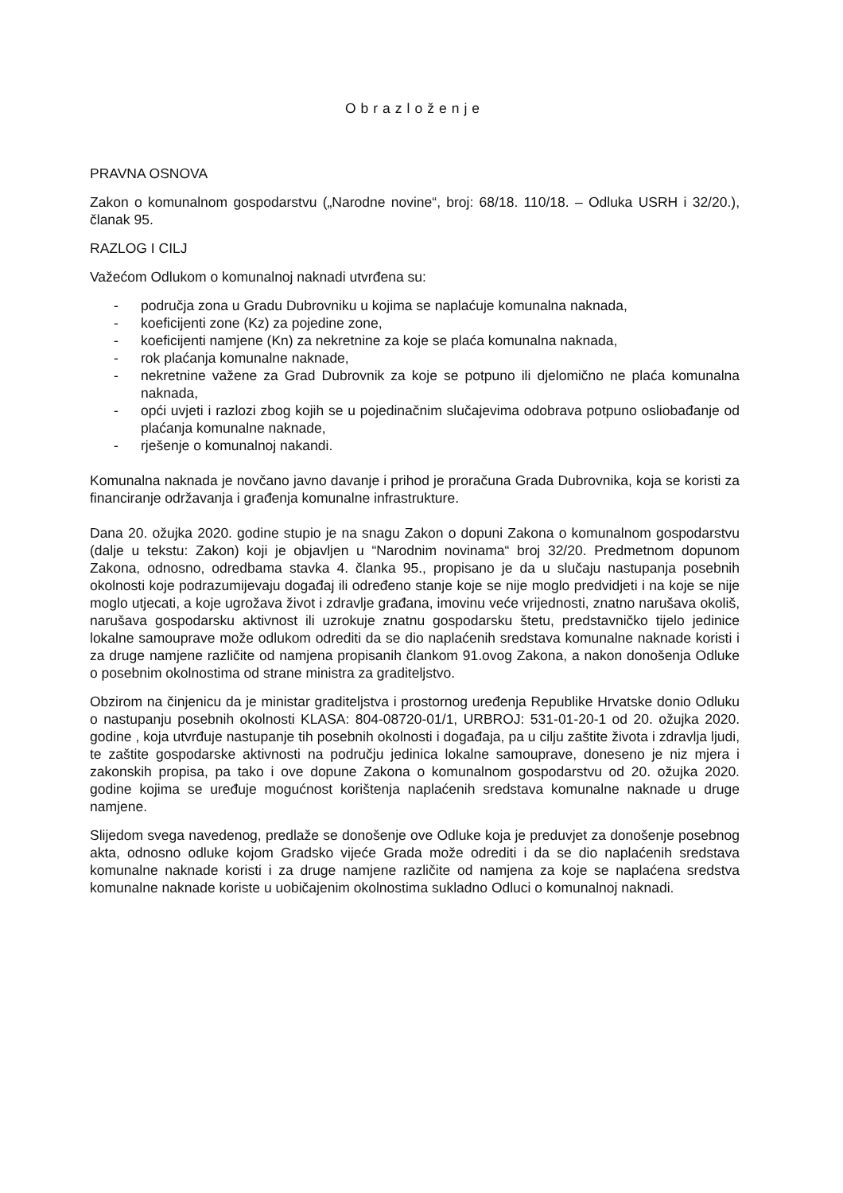Obrazloženje
PRAVNA OSNOVA
Zakon o komunalnom gospodarstvu („Narodne novine“, broj: 68/18. 110/18. – Odluka USRH i 32/20.), članak 95.
RAZLOG I CILJ
Važećom Odlukom o komunalnoj naknadi utvrđena su:
- područja zona u Gradu Dubrovniku u kojima se naplaćuje komunalna naknada,
- koeficijenti zone (Kz) za pojedine zone,
- koeficijenti namjene (Kn) za nekretnine za koje se plaća komunalna naknada,
- rok plaćanja komunalne naknade,
- nekretnine važene za Grad Dubrovnik za koje se potpuno ili djelomično ne plaća komunalna naknada,
- opći uvjeti i razlozi zbog kojih se u pojedinačnim slučajevima odobrava potpuno osliobađanje od plaćanja komunalne naknade,
- rješenje o komunalnoj nakandi.
Komunalna naknada je novčano javno davanje i prihod je proračuna Grada Dubrovnika, koja se koristi za financiranje održavanja i građenja komunalne infrastrukture.
Dana 20. ožujka 2020. godine stupio je na snagu Zakon o dopuni Zakona o komunalnom gospodarstvu (dalje u tekstu: Zakon) koji je objavljen u “Narodnim novinama“ broj 32/20. Predmetnom dopunom Zakona, odnosno, odredbama stavka 4. članka 95., propisano je da u slučaju nastupanja posebnih okolnosti koje podrazumijevaju događaj ili određeno stanje koje se nije moglo predvidjeti i na koje se nije moglo utjecati, a koje ugrožava život i zdravlje građana, imovinu veće vrijednosti, znatno narušava okoliš, narušava gospodarsku aktivnost ili uzrokuje znatnu gospodarsku štetu, predstavničko tijelo jedinice lokalne samouprave može odlukom odrediti da se dio naplaćenih sredstava komunalne naknade koristi i za druge namjene različite od namjena propisanih člankom 91.ovog Zakona, a nakon donošenja Odluke o posebnim okolnostima od strane ministra za graditeljstvo.
Obzirom na činjenicu da je ministar graditeljstva i prostornog uređenja Republike Hrvatske donio Odluku o nastupanju posebnih okolnosti KLASA: 804-08720-01/1, URBROJ: 531-01-20-1 od 20. ožujka 2020. godine , koja utvrđuje nastupanje tih posebnih okolnosti i događaja, pa u cilju zaštite života i zdravlja ljudi, te zaštite gospodarske aktivnosti na području jedinica lokalne samouprave, doneseno je niz mjera i zakonskih propisa, pa tako i ove dopune Zakona o komunalnom gospodarstvu od 20. ožujka 2020. godine kojima se uređuje mogućnost korištenja naplaćenih sredstava komunalne naknade u druge namjene.
Slijedom svega navedenog, predlaže se donošenje ove Odluke koja je preduvjet za donošenje posebnog akta, odnosno odluke kojom Gradsko vijeće Grada može odrediti i da se dio naplaćenih sredstava komunalne naknade koristi i za druge namjene različite od namjena za koje se naplaćena sredstva komunalne naknade koriste u uobičajenim okolnostima sukladno Odluci o komunalnoj naknadi.